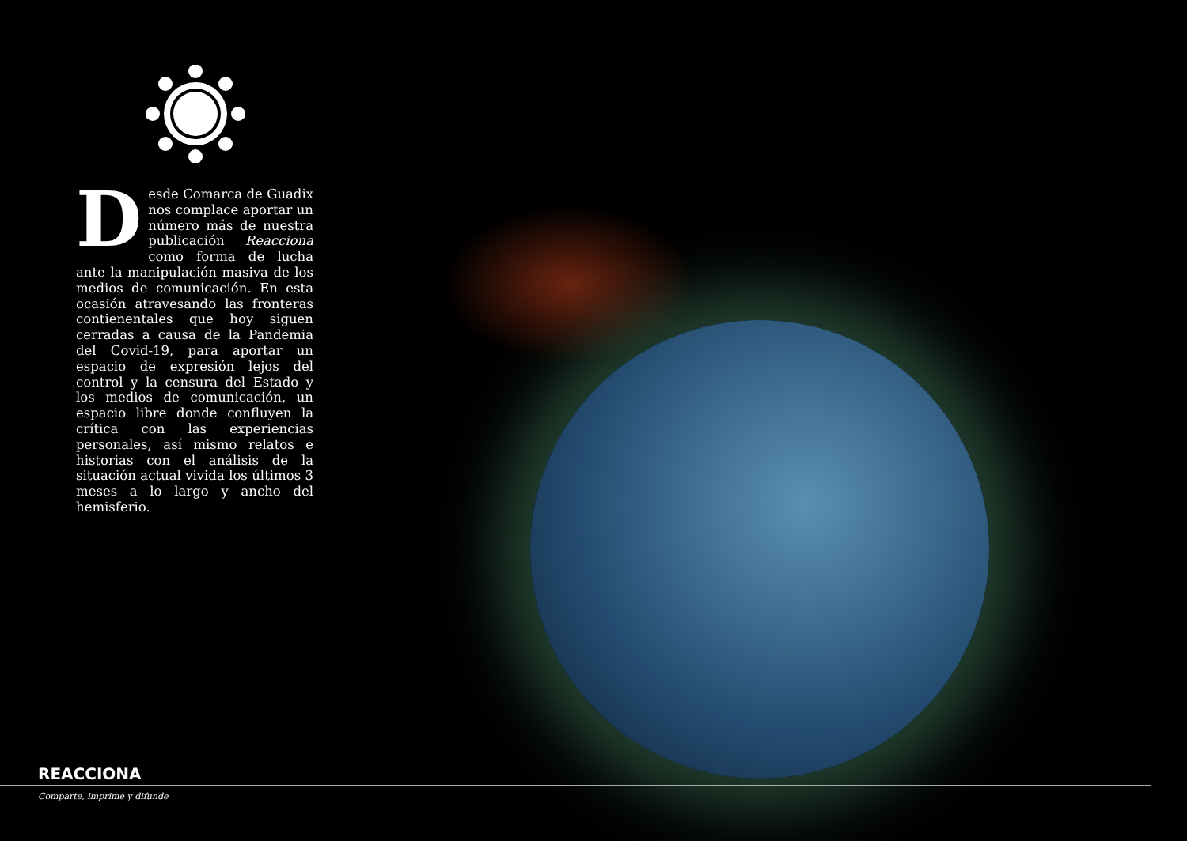Desde Comarca de Guadix nos complace aportar un número más de nuestra publicación Reacciona como forma de lucha ante la manipulación masiva de los medios de comunicación. En esta ocasión atravesando las fronteras contienentales que hoy siguen cerradas a causa de la Pandemia del Covid-19, para aportar un espacio de expresión lejos del control y la censura del Estado y los medios de comunicación, un espacio libre donde confluyen la crítica con las experiencias personales, así mismo relatos e historias con el análisis de la situación actual vivida los últimos 3 meses a lo largo y ancho del hemisferio.
REACCIONA
Comparte, imprime y difunde